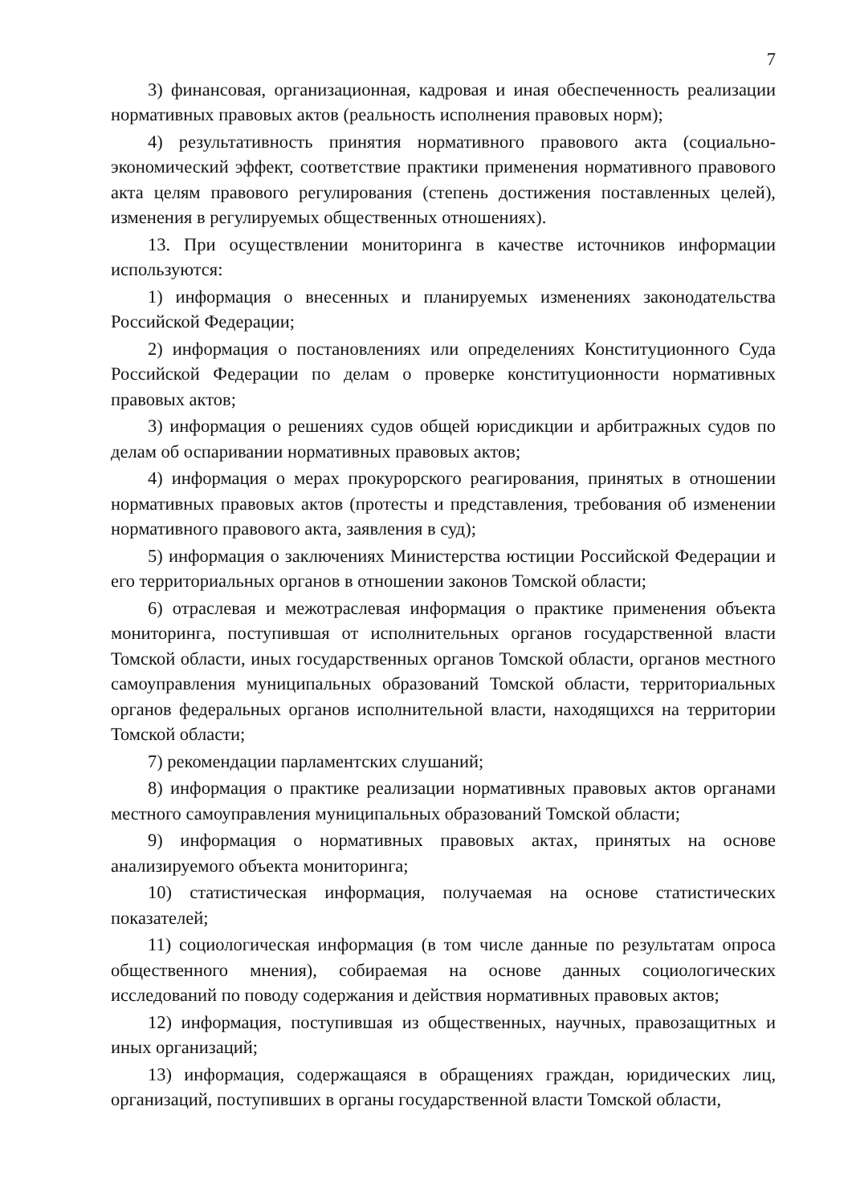7
3) финансовая, организационная, кадровая и иная обеспеченность реализации нормативных правовых актов (реальность исполнения правовых норм);
4) результативность принятия нормативного правового акта (социально-экономический эффект, соответствие практики применения нормативного правового акта целям правового регулирования (степень достижения поставленных целей), изменения в регулируемых общественных отношениях).
13. При осуществлении мониторинга в качестве источников информации используются:
1) информация о внесенных и планируемых изменениях законодательства Российской Федерации;
2) информация о постановлениях или определениях Конституционного Суда Российской Федерации по делам о проверке конституционности нормативных правовых актов;
3) информация о решениях судов общей юрисдикции и арбитражных судов по делам об оспаривании нормативных правовых актов;
4) информация о мерах прокурорского реагирования, принятых в отношении нормативных правовых актов (протесты и представления, требования об изменении нормативного правового акта, заявления в суд);
5) информация о заключениях Министерства юстиции Российской Федерации и его территориальных органов в отношении законов Томской области;
6) отраслевая и межотраслевая информация о практике применения объекта мониторинга, поступившая от исполнительных органов государственной власти Томской области, иных государственных органов Томской области, органов местного самоуправления муниципальных образований Томской области, территориальных органов федеральных органов исполнительной власти, находящихся на территории Томской области;
7) рекомендации парламентских слушаний;
8) информация о практике реализации нормативных правовых актов органами местного самоуправления муниципальных образований Томской области;
9) информация о нормативных правовых актах, принятых на основе анализируемого объекта мониторинга;
10) статистическая информация, получаемая на основе статистических показателей;
11) социологическая информация (в том числе данные по результатам опроса общественного мнения), собираемая на основе данных социологических исследований по поводу содержания и действия нормативных правовых актов;
12) информация, поступившая из общественных, научных, правозащитных и иных организаций;
13) информация, содержащаяся в обращениях граждан, юридических лиц, организаций, поступивших в органы государственной власти Томской области,